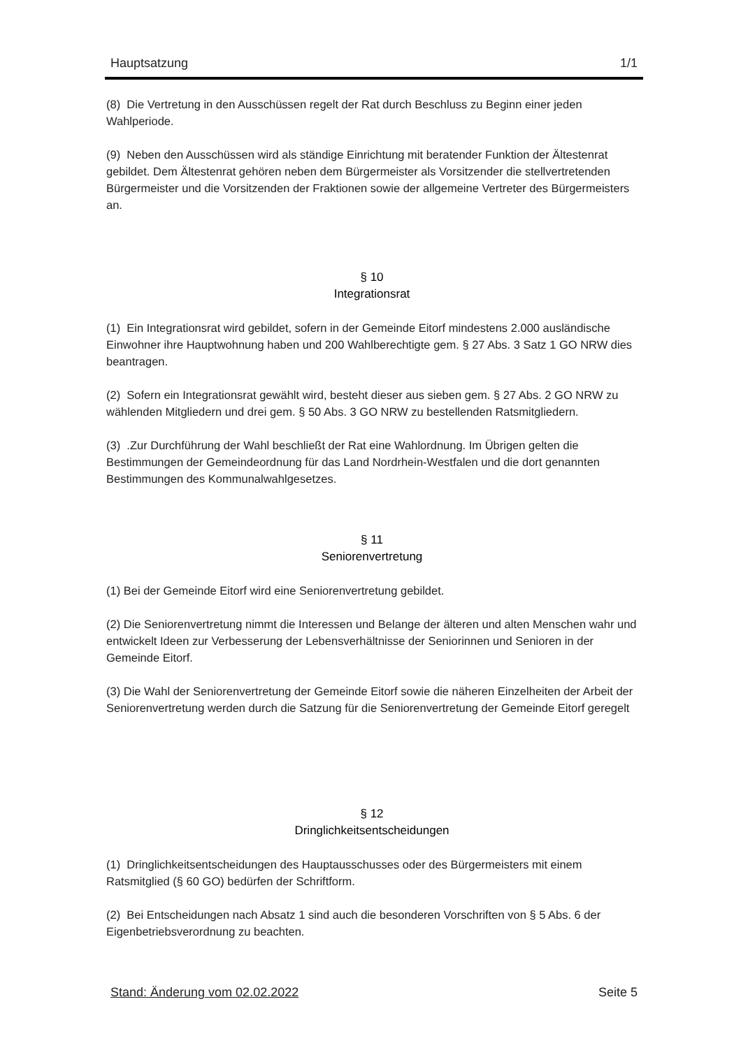Hauptsatzung 1/1
(8) Die Vertretung in den Ausschüssen regelt der Rat durch Beschluss zu Beginn einer jeden Wahlperiode.
(9) Neben den Ausschüssen wird als ständige Einrichtung mit beratender Funktion der Ältestenrat gebildet. Dem Ältestenrat gehören neben dem Bürgermeister als Vorsitzender die stellvertretenden Bürgermeister und die Vorsitzenden der Fraktionen sowie der allgemeine Vertreter des Bürgermeisters an.
§ 10
Integrationsrat
(1) Ein Integrationsrat wird gebildet, sofern in der Gemeinde Eitorf mindestens 2.000 ausländische Einwohner ihre Hauptwohnung haben und 200 Wahlberechtigte gem. § 27 Abs. 3 Satz 1 GO NRW dies beantragen.
(2) Sofern ein Integrationsrat gewählt wird, besteht dieser aus sieben gem. § 27 Abs. 2 GO NRW zu wählenden Mitgliedern und drei gem. § 50 Abs. 3 GO NRW zu bestellenden Ratsmitgliedern.
(3) .Zur Durchführung der Wahl beschließt der Rat eine Wahlordnung. Im Übrigen gelten die Bestimmungen der Gemeindeordnung für das Land Nordrhein-Westfalen und die dort genannten Bestimmungen des Kommunalwahlgesetzes.
§ 11
Seniorenvertretung
(1) Bei der Gemeinde Eitorf wird eine Seniorenvertretung gebildet.
(2) Die Seniorenvertretung nimmt die Interessen und Belange der älteren und alten Menschen wahr und entwickelt Ideen zur Verbesserung der Lebensverhältnisse der Seniorinnen und Senioren in der Gemeinde Eitorf.
(3) Die Wahl der Seniorenvertretung der Gemeinde Eitorf sowie die näheren Einzelheiten der Arbeit der Seniorenvertretung werden durch die Satzung für die Seniorenvertretung der Gemeinde Eitorf geregelt
§ 12
Dringlichkeitsentscheidungen
(1) Dringlichkeitsentscheidungen des Hauptausschusses oder des Bürgermeisters mit einem Ratsmitglied (§ 60 GO) bedürfen der Schriftform.
(2) Bei Entscheidungen nach Absatz 1 sind auch die besonderen Vorschriften von § 5 Abs. 6 der Eigenbetriebsverordnung zu beachten.
Stand: Änderung vom 02.02.2022 Seite 5